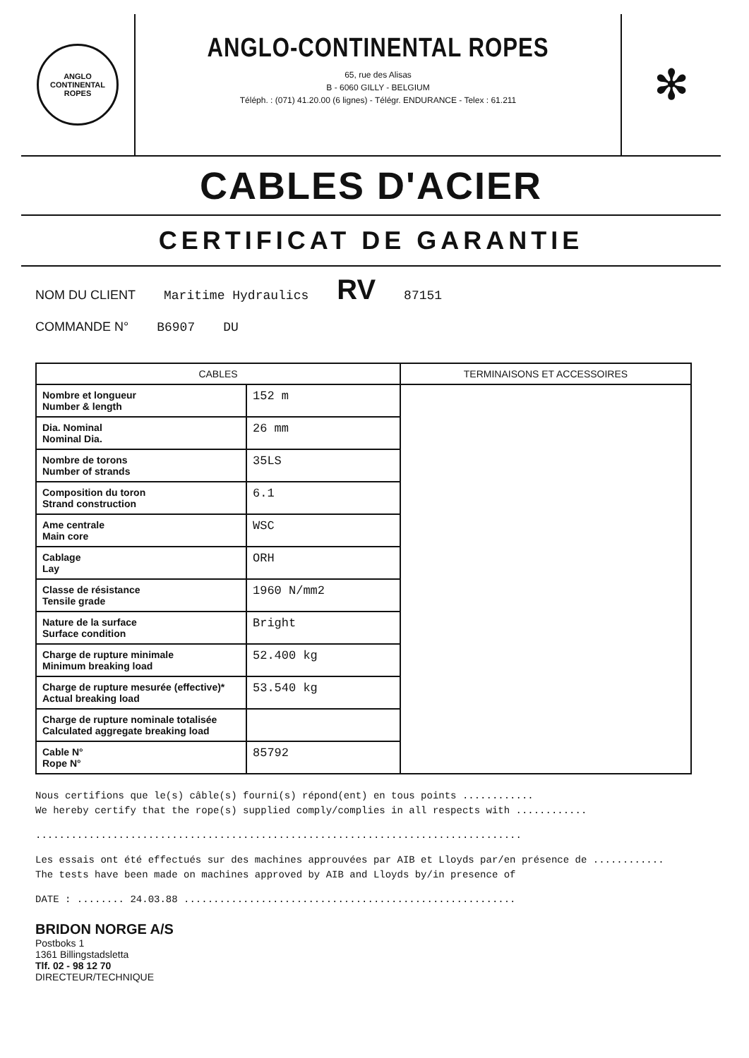ANGLO
CONTINENTAL
ROPES
ANGLO-CONTINENTAL ROPES
65, rue des Alisas
B - 6060 GILLY - BELGIUM
Téléph. : (071) 41.20.00 (6 lignes) - Télégr. ENDURANCE - Telex : 61.211
✻
CABLES D'ACIER
CERTIFICAT DE GARANTIE
NOM DU CLIENT Maritime Hydraulics RV 87151
COMMANDE N° B6907 DU
| CABLES | | TERMINAISONS ET ACCESSOIRES |
| --- | --- | --- |
| Nombre et longueur Number & length | 152 m | |
| Dia. Nominal Nominal Dia. | 26 mm | |
| Nombre de torons Number of strands | 35LS | |
| Composition du toron Strand construction | 6.1 | |
| Ame centrale Main core | WSC | |
| Cablage Lay | ORH | |
| Classe de résistance Tensile grade | 1960 N/mm2 | |
| Nature de la surface Surface condition | Bright | |
| Charge de rupture minimale Minimum breaking load | 52.400 kg | |
| Charge de rupture mesurée (effective)* Actual breaking load | 53.540 kg | |
| Charge de rupture nominale totalisée Calculated aggregate breaking load | | |
| Cable N° Rope N° | 85792 | |
Nous certifions que le(s) câble(s) fourni(s) répond(ent) en tous points ............
We hereby certify that the rope(s) supplied comply/complies in all respects with ............
..................................................................................
Les essais ont été effectués sur des machines approuvées par AIB et Lloyds par/en présence de ............
The tests have been made on machines approved by AIB and Lloyds by/in presence of
DATE : ........ 24.03.88 ........................................................
BRIDON NORGE A/S
Postboks 1
1361 Billingstadsletta
Tlf. 02 - 98 12 70
DIRECTEUR/TECHNIQUE